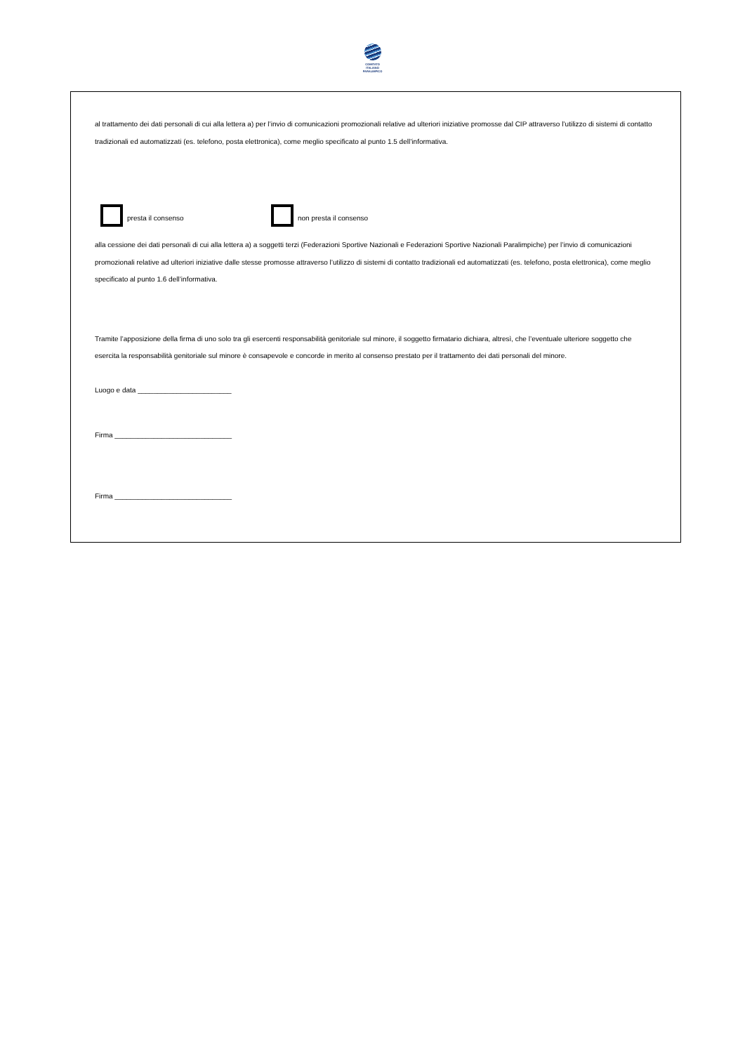COMITATO
ITALIANO
PARALIMPICO
al trattamento dei dati personali di cui alla lettera a) per l’invio di comunicazioni promozionali relative ad ulteriori iniziative promosse dal CIP attraverso l’utilizzo di sistemi di contatto tradizionali ed automatizzati (es. telefono, posta elettronica), come meglio specificato al punto 1.5 dell’informativa.
presta il consenso non presta il consenso
alla cessione dei dati personali di cui alla lettera a) a soggetti terzi (Federazioni Sportive Nazionali e Federazioni Sportive Nazionali Paralimpiche) per l’invio di comunicazioni promozionali relative ad ulteriori iniziative dalle stesse promosse attraverso l’utilizzo di sistemi di contatto tradizionali ed automatizzati (es. telefono, posta elettronica), come meglio specificato al punto 1.6 dell’informativa.
Tramite l’apposizione della firma di uno solo tra gli esercenti responsabilità genitoriale sul minore, il soggetto firmatario dichiara, altresì, che l’eventuale ulteriore soggetto che esercita la responsabilità genitoriale sul minore è consapevole e concorde in merito al consenso prestato per il trattamento dei dati personali del minore.
Luogo e data ________________________
Firma ______________________________
Firma ______________________________